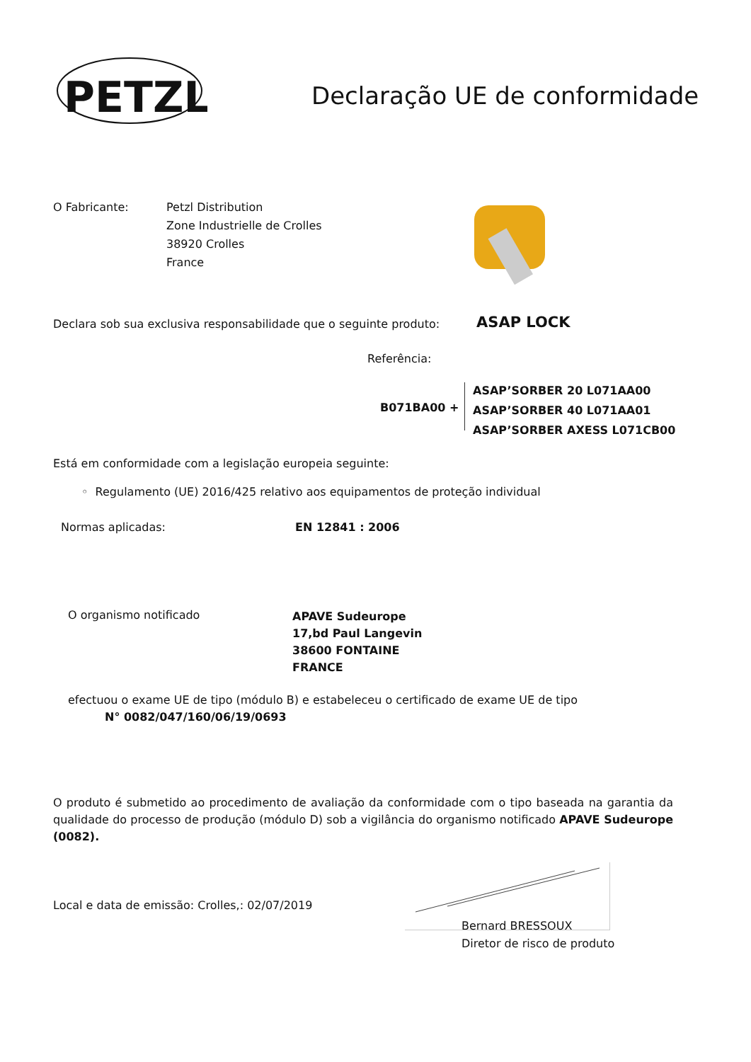PETZL
Declaração UE de conformidade
O Fabricante:
Petzl Distribution
Zone Industrielle de Crolles
38920 Crolles
France
Declara sob sua exclusiva responsabilidade que o seguinte produto:
ASAP LOCK
Referência:
B071BA00 +
ASAP’SORBER 20 L071AA00
ASAP’SORBER 40 L071AA01
ASAP’SORBER AXESS L071CB00
Está em conformidade com a legislação europeia seguinte:
◦ Regulamento (UE) 2016/425 relativo aos equipamentos de proteção individual
Normas aplicadas: EN 12841 : 2006
O organismo notificado
APAVE Sudeurope
17,bd Paul Langevin
38600 FONTAINE
FRANCE
efectuou o exame UE de tipo (módulo B) e estabeleceu o certificado de exame UE de tipo
N° 0082/047/160/06/19/0693
O produto é submetido ao procedimento de avaliação da conformidade com o tipo baseada na garantia da qualidade do processo de produção (módulo D) sob a vigilância do organismo notificado APAVE Sudeurope (0082).
Local e data de emissão: Crolles,: 02/07/2019
Bernard BRESSOUX
Diretor de risco de produto